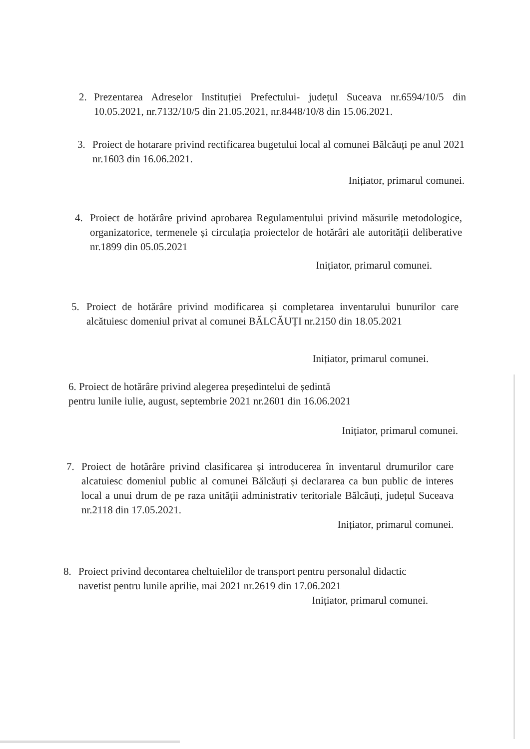2. Prezentarea Adreselor Instituției Prefectului- județul Suceava nr.6594/10/5 din 10.05.2021, nr.7132/10/5 din 21.05.2021, nr.8448/10/8 din 15.06.2021.
3. Proiect de hotarare privind rectificarea bugetului local al comunei Bălcăuți pe anul 2021 nr.1603 din 16.06.2021.
Inițiator, primarul comunei.
4. Proiect de hotărâre privind aprobarea Regulamentului privind măsurile metodologice, organizatorice, termenele și circulația proiectelor de hotărâri ale autorității deliberative nr.1899 din 05.05.2021
Inițiator, primarul comunei.
5. Proiect de hotărâre privind modificarea și completarea inventarului bunurilor care alcătuiesc domeniul privat al comunei BĂLCĂUȚI nr.2150 din 18.05.2021
Inițiator, primarul comunei.
6. Proiect de hotărâre privind alegerea președintelui de ședintă
pentru lunile iulie, august, septembrie 2021 nr.2601 din 16.06.2021
Inițiator, primarul comunei.
7. Proiect de hotărâre privind clasificarea și introducerea în inventarul drumurilor care alcatuiesc domeniul public al comunei Bălcăuți și declararea ca bun public de interes local a unui drum de pe raza unității administrativ teritoriale Bălcăuți, județul Suceava nr.2118 din 17.05.2021.
Inițiator, primarul comunei.
8. Proiect privind decontarea cheltuielilor de transport pentru personalul didactic navetist pentru lunile aprilie, mai 2021 nr.2619 din 17.06.2021
Inițiator, primarul comunei.